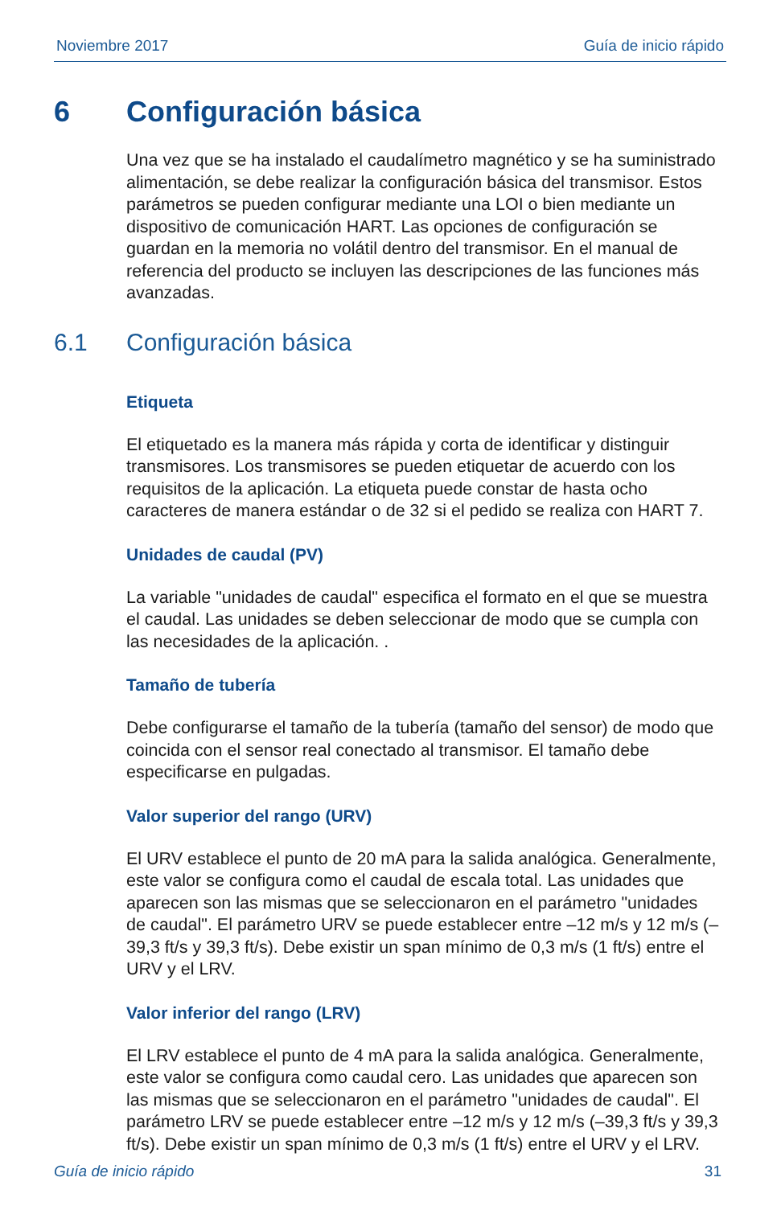Noviembre 2017 Guía de inicio rápido
6 Configuración básica
Una vez que se ha instalado el caudalímetro magnético y se ha suministrado alimentación, se debe realizar la configuración básica del transmisor. Estos parámetros se pueden configurar mediante una LOI o bien mediante un dispositivo de comunicación HART. Las opciones de configuración se guardan en la memoria no volátil dentro del transmisor. En el manual de referencia del producto se incluyen las descripciones de las funciones más avanzadas.
6.1 Configuración básica
Etiqueta
El etiquetado es la manera más rápida y corta de identificar y distinguir transmisores. Los transmisores se pueden etiquetar de acuerdo con los requisitos de la aplicación. La etiqueta puede constar de hasta ocho caracteres de manera estándar o de 32 si el pedido se realiza con HART 7.
Unidades de caudal (PV)
La variable "unidades de caudal" especifica el formato en el que se muestra el caudal. Las unidades se deben seleccionar de modo que se cumpla con las necesidades de la aplicación. .
Tamaño de tubería
Debe configurarse el tamaño de la tubería (tamaño del sensor) de modo que coincida con el sensor real conectado al transmisor. El tamaño debe especificarse en pulgadas.
Valor superior del rango (URV)
El URV establece el punto de 20 mA para la salida analógica. Generalmente, este valor se configura como el caudal de escala total. Las unidades que aparecen son las mismas que se seleccionaron en el parámetro "unidades de caudal". El parámetro URV se puede establecer entre –12 m/s y 12 m/s (–39,3 ft/s y 39,3 ft/s). Debe existir un span mínimo de 0,3 m/s (1 ft/s) entre el URV y el LRV.
Valor inferior del rango (LRV)
El LRV establece el punto de 4 mA para la salida analógica. Generalmente, este valor se configura como caudal cero. Las unidades que aparecen son las mismas que se seleccionaron en el parámetro "unidades de caudal". El parámetro LRV se puede establecer entre –12 m/s y 12 m/s (–39,3 ft/s y 39,3 ft/s). Debe existir un span mínimo de 0,3 m/s (1 ft/s) entre el URV y el LRV.
Guía de inicio rápido 31